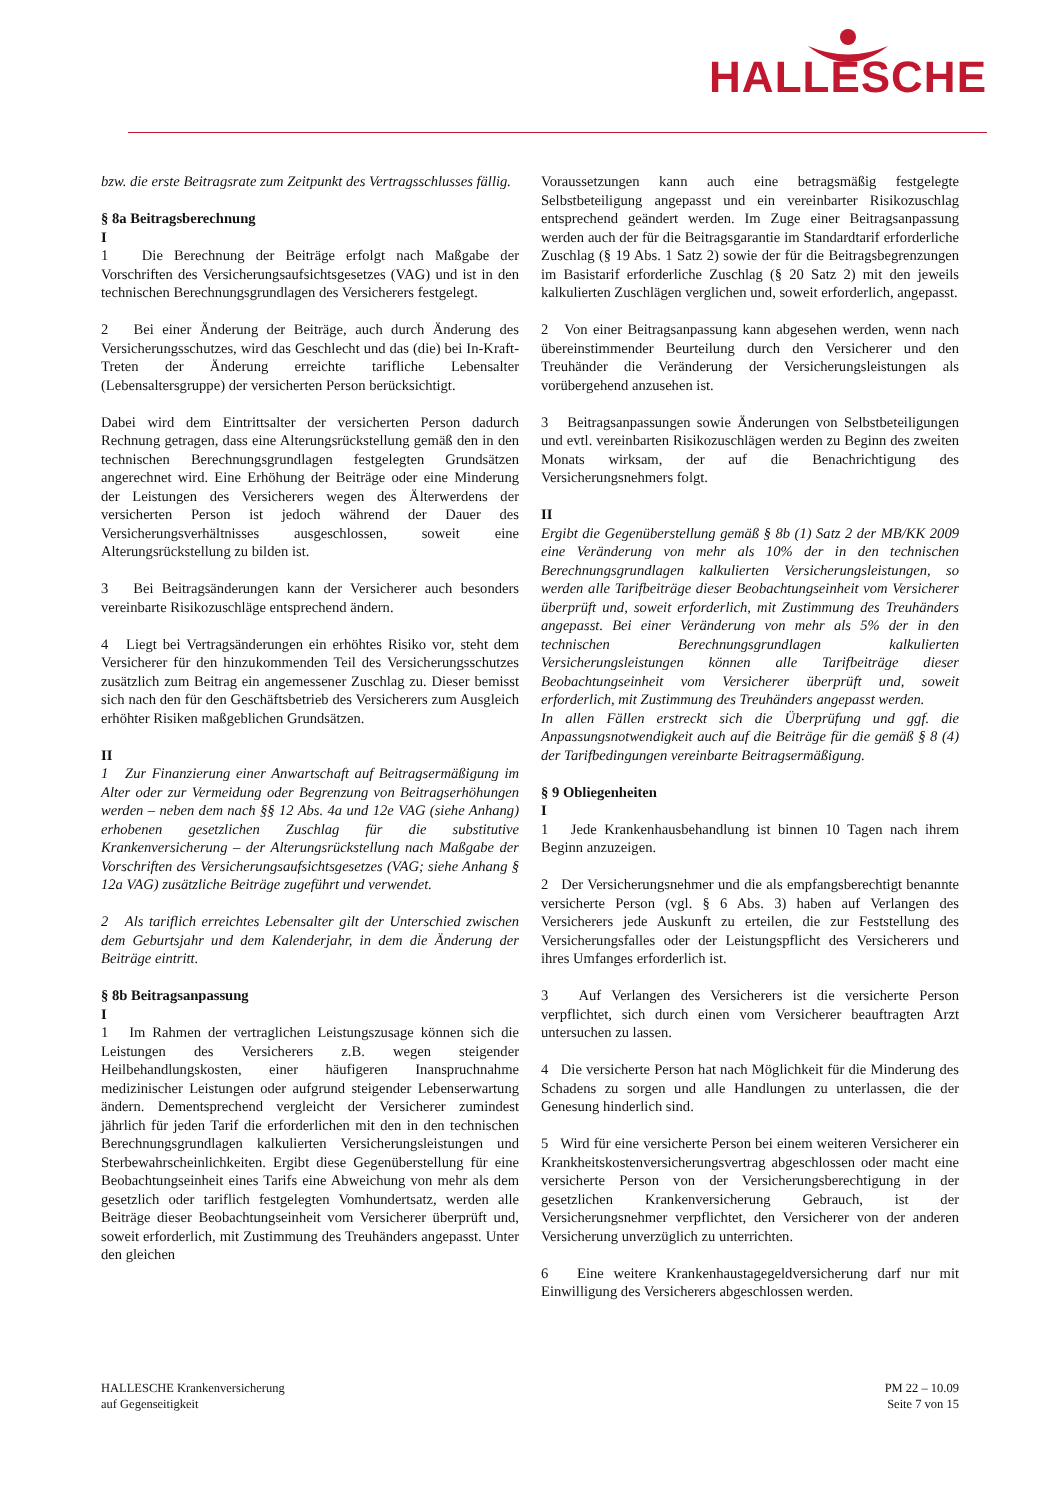HALLESCHE
bzw. die erste Beitragsrate zum Zeitpunkt des Vertragsschlusses fällig.
§ 8a Beitragsberechnung
I
1 Die Berechnung der Beiträge erfolgt nach Maßgabe der Vorschriften des Versicherungsaufsichtsgesetzes (VAG) und ist in den technischen Berechnungsgrundlagen des Versicherers festgelegt.
2 Bei einer Änderung der Beiträge, auch durch Änderung des Versicherungsschutzes, wird das Geschlecht und das (die) bei In-Kraft-Treten der Änderung erreichte tarifliche Lebensalter (Lebensaltersgruppe) der versicherten Person berücksichtigt.
Dabei wird dem Eintrittsalter der versicherten Person dadurch Rechnung getragen, dass eine Alterungsrückstellung gemäß den in den technischen Berechnungsgrundlagen festgelegten Grundsätzen angerechnet wird. Eine Erhöhung der Beiträge oder eine Minderung der Leistungen des Versicherers wegen des Älterwerdens der versicherten Person ist jedoch während der Dauer des Versicherungsverhältnisses ausgeschlossen, soweit eine Alterungsrückstellung zu bilden ist.
3 Bei Beitragsänderungen kann der Versicherer auch besonders vereinbarte Risikozuschläge entsprechend ändern.
4 Liegt bei Vertragsänderungen ein erhöhtes Risiko vor, steht dem Versicherer für den hinzukommenden Teil des Versicherungsschutzes zusätzlich zum Beitrag ein angemessener Zuschlag zu. Dieser bemisst sich nach den für den Geschäftsbetrieb des Versicherers zum Ausgleich erhöhter Risiken maßgeblichen Grundsätzen.
II
1 Zur Finanzierung einer Anwartschaft auf Beitragsermäßigung im Alter oder zur Vermeidung oder Begrenzung von Beitragserhöhungen werden – neben dem nach §§ 12 Abs. 4a und 12e VAG (siehe Anhang) erhobenen gesetzlichen Zuschlag für die substitutive Krankenversicherung – der Alterungsrückstellung nach Maßgabe der Vorschriften des Versicherungsaufsichtsgesetzes (VAG; siehe Anhang § 12a VAG) zusätzliche Beiträge zugeführt und verwendet.
2 Als tariflich erreichtes Lebensalter gilt der Unterschied zwischen dem Geburtsjahr und dem Kalenderjahr, in dem die Änderung der Beiträge eintritt.
§ 8b Beitragsanpassung
I
1 Im Rahmen der vertraglichen Leistungszusage können sich die Leistungen des Versicherers z.B. wegen steigender Heilbehandlungskosten, einer häufigeren Inanspruchnahme medizinischer Leistungen oder aufgrund steigender Lebenserwartung ändern. Dementsprechend vergleicht der Versicherer zumindest jährlich für jeden Tarif die erforderlichen mit den in den technischen Berechnungsgrundlagen kalkulierten Versicherungsleistungen und Sterbewahrscheinlichkeiten. Ergibt diese Gegenüberstellung für eine Beobachtungseinheit eines Tarifs eine Abweichung von mehr als dem gesetzlich oder tariflich festgelegten Vomhundertsatz, werden alle Beiträge dieser Beobachtungseinheit vom Versicherer überprüft und, soweit erforderlich, mit Zustimmung des Treuhänders angepasst. Unter den gleichen
Voraussetzungen kann auch eine betragsmäßig festgelegte Selbstbeteiligung angepasst und ein vereinbarter Risikozuschlag entsprechend geändert werden. Im Zuge einer Beitragsanpassung werden auch der für die Beitragsgarantie im Standardtarif erforderliche Zuschlag (§ 19 Abs. 1 Satz 2) sowie der für die Beitragsbegrenzungen im Basistarif erforderliche Zuschlag (§ 20 Satz 2) mit den jeweils kalkulierten Zuschlägen verglichen und, soweit erforderlich, angepasst.
2 Von einer Beitragsanpassung kann abgesehen werden, wenn nach übereinstimmender Beurteilung durch den Versicherer und den Treuhänder die Veränderung der Versicherungsleistungen als vorübergehend anzusehen ist.
3 Beitragsanpassungen sowie Änderungen von Selbstbeteiligungen und evtl. vereinbarten Risikozuschlägen werden zu Beginn des zweiten Monats wirksam, der auf die Benachrichtigung des Versicherungsnehmers folgt.
II
Ergibt die Gegenüberstellung gemäß § 8b (1) Satz 2 der MB/KK 2009 eine Veränderung von mehr als 10% der in den technischen Berechnungsgrundlagen kalkulierten Versicherungsleistungen, so werden alle Tarifbeiträge dieser Beobachtungseinheit vom Versicherer überprüft und, soweit erforderlich, mit Zustimmung des Treuhänders angepasst. Bei einer Veränderung von mehr als 5% der in den technischen Berechnungsgrundlagen kalkulierten Versicherungsleistungen können alle Tarifbeiträge dieser Beobachtungseinheit vom Versicherer überprüft und, soweit erforderlich, mit Zustimmung des Treuhänders angepasst werden.
In allen Fällen erstreckt sich die Überprüfung und ggf. die Anpassungsnotwendigkeit auch auf die Beiträge für die gemäß § 8 (4) der Tarifbedingungen vereinbarte Beitragsermäßigung.
§ 9 Obliegenheiten
I
1 Jede Krankenhausbehandlung ist binnen 10 Tagen nach ihrem Beginn anzuzeigen.
2 Der Versicherungsnehmer und die als empfangsberechtigt benannte versicherte Person (vgl. § 6 Abs. 3) haben auf Verlangen des Versicherers jede Auskunft zu erteilen, die zur Feststellung des Versicherungsfalles oder der Leistungspflicht des Versicherers und ihres Umfanges erforderlich ist.
3 Auf Verlangen des Versicherers ist die versicherte Person verpflichtet, sich durch einen vom Versicherer beauftragten Arzt untersuchen zu lassen.
4 Die versicherte Person hat nach Möglichkeit für die Minderung des Schadens zu sorgen und alle Handlungen zu unterlassen, die der Genesung hinderlich sind.
5 Wird für eine versicherte Person bei einem weiteren Versicherer ein Krankheitskostenversicherungsvertrag abgeschlossen oder macht eine versicherte Person von der Versicherungsberechtigung in der gesetzlichen Krankenversicherung Gebrauch, ist der Versicherungsnehmer verpflichtet, den Versicherer von der anderen Versicherung unverzüglich zu unterrichten.
6 Eine weitere Krankenhaustagegeldversicherung darf nur mit Einwilligung des Versicherers abgeschlossen werden.
HALLESCHE Krankenversicherung
auf Gegenseitigkeit
PM 22 – 10.09
Seite 7 von 15